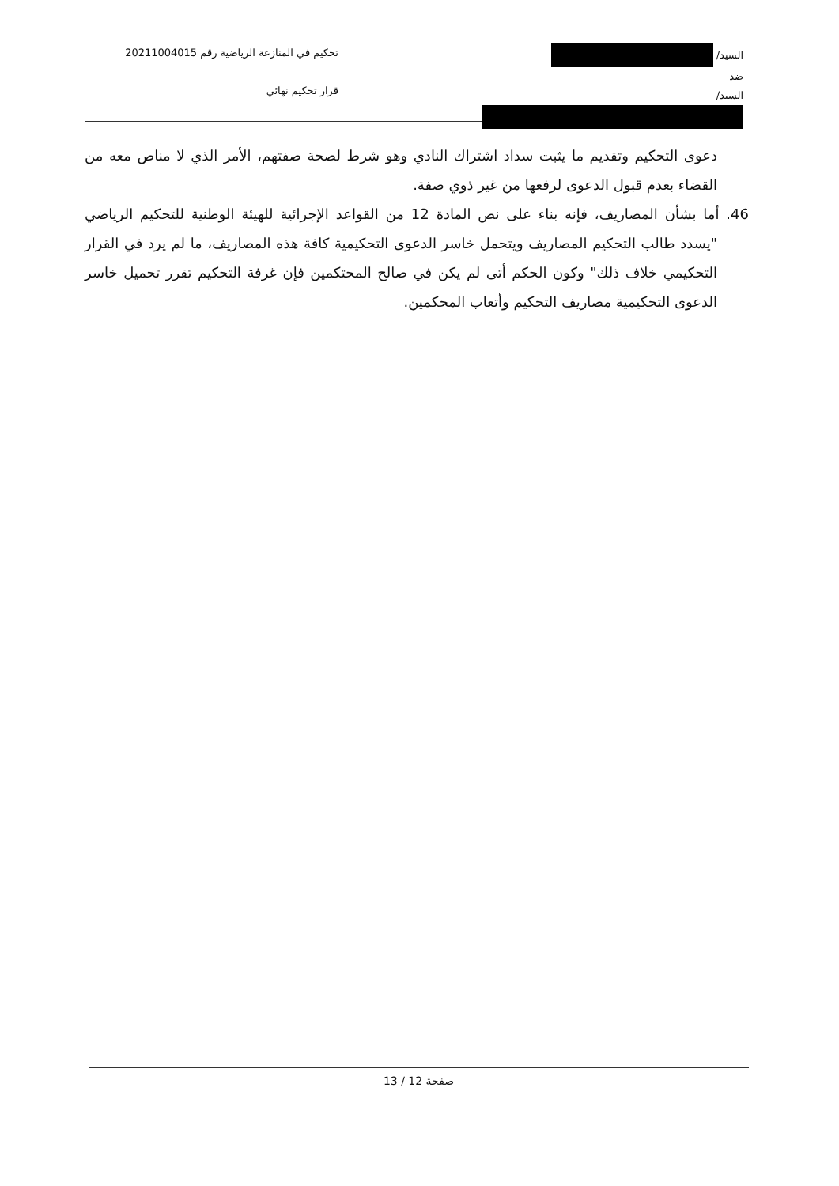السيد/
ضد
السيد/
تحكيم في المنازعة الرياضية رقم 20211004015
قرار تحكيم نهائي
دعوى التحكيم وتقديم ما يثبت سداد اشتراك النادي وهو شرط لصحة صفتهم، الأمر الذي لا مناص معه من القضاء بعدم قبول الدعوى لرفعها من غير ذوي صفة.
46. أما بشأن المصاريف، فإنه بناء على نص المادة 12 من القواعد الإجرائية للهيئة الوطنية للتحكيم الرياضي "يسدد طالب التحكيم المصاريف ويتحمل خاسر الدعوى التحكيمية كافة هذه المصاريف، ما لم يرد في القرار التحكيمي خلاف ذلك" وكون الحكم أتى لم يكن في صالح المحتكمين فإن غرفة التحكيم تقرر تحميل خاسر الدعوى التحكيمية مصاريف التحكيم وأتعاب المحكمين.
صفحة 12 / 13